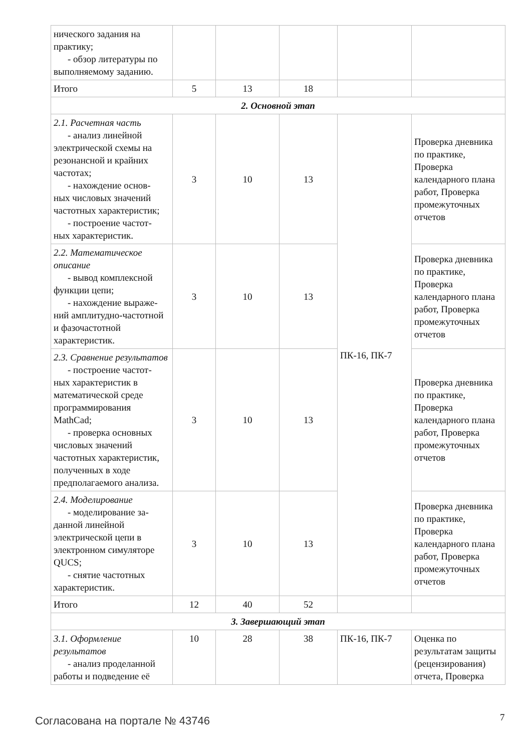| нического задания на практику; - обзор литературы по выполняемому заданию. | | | | | |
| Итого | 5 | 13 | 18 | | |
| 2. Основной этап | | | | | |
| 2.1. Расчетная часть - анализ линейной электрической схемы на резонансной и крайних частотах; - нахождение основ- ных числовых значений частотных характеристик; - построение частот- ных характеристик. | 3 | 10 | 13 | ПК-16, ПК-7 | Проверка дневника по практике, Проверка календарного плана работ, Проверка промежуточных отчетов |
| 2.2. Математическое описание - вывод комплексной функции цепи; - нахождение выраже- ний амплитудно-частотной и фазочастотной характеристик. | 3 | 10 | 13 | | Проверка дневника по практике, Проверка календарного плана работ, Проверка промежуточных отчетов |
| 2.3. Сравнение результатов - построение частот- ных характеристик в математической среде программирования MathCad; - проверка основных числовых значений частотных характеристик, полученных в ходе предполагаемого анализа. | 3 | 10 | 13 | | Проверка дневника по практике, Проверка календарного плана работ, Проверка промежуточных отчетов |
| 2.4. Моделирование - моделирование за- данной линейной электрической цепи в электронном симуляторе QUCS; - снятие частотных характеристик. | 3 | 10 | 13 | | Проверка дневника по практике, Проверка календарного плана работ, Проверка промежуточных отчетов |
| Итого | 12 | 40 | 52 | | |
| 3. Завершающий этап | | | | | |
| 3.1. Оформление результатов - анализ проделанной работы и подведение её | 10 | 28 | 38 | ПК-16, ПК-7 | Оценка по результатам защиты (рецензирования) отчета, Проверка |
Согласована на портале № 43746 7